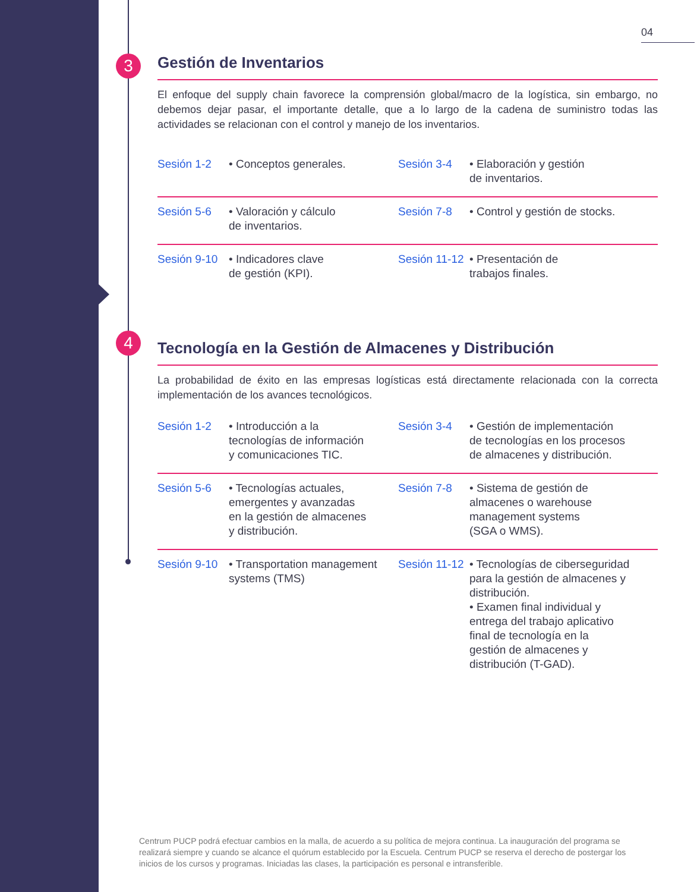04
3
4
Gestión de Inventarios
El enfoque del supply chain favorece la comprensión global/macro de la logística, sin embargo, no debemos dejar pasar, el importante detalle, que a lo largo de la cadena de suministro todas las actividades se relacionan con el control y manejo de los inventarios.
| Sesión 1-2 | • Conceptos generales. | Sesión 3-4 | • Elaboración y gestión de inventarios. |
| Sesión 5-6 | • Valoración y cálculo de inventarios. | Sesión 7-8 | • Control y gestión de stocks. |
| Sesión 9-10 | • Indicadores clave de gestión (KPI). | Sesión 11-12 | • Presentación de trabajos finales. |
Tecnología en la Gestión de Almacenes y Distribución
La probabilidad de éxito en las empresas logísticas está directamente relacionada con la correcta implementación de los avances tecnológicos.
| Sesión 1-2 | • Introducción a la tecnologías de información y comunicaciones TIC. | Sesión 3-4 | • Gestión de implementación de tecnologías en los procesos de almacenes y distribución. |
| Sesión 5-6 | • Tecnologías actuales, emergentes y avanzadas en la gestión de almacenes y distribución. | Sesión 7-8 | • Sistema de gestión de almacenes o warehouse management systems (SGA o WMS). |
| Sesión 9-10 | • Transportation management systems (TMS) | Sesión 11-12 | • Tecnologías de ciberseguridad para la gestión de almacenes y distribución. • Examen final individual y entrega del trabajo aplicativo final de tecnología en la gestión de almacenes y distribución (T-GAD). |
Centrum PUCP podrá efectuar cambios en la malla, de acuerdo a su política de mejora continua. La inauguración del programa se realizará siempre y cuando se alcance el quórum establecido por la Escuela. Centrum PUCP se reserva el derecho de postergar los inicios de los cursos y programas. Iniciadas las clases, la participación es personal e intransferible.